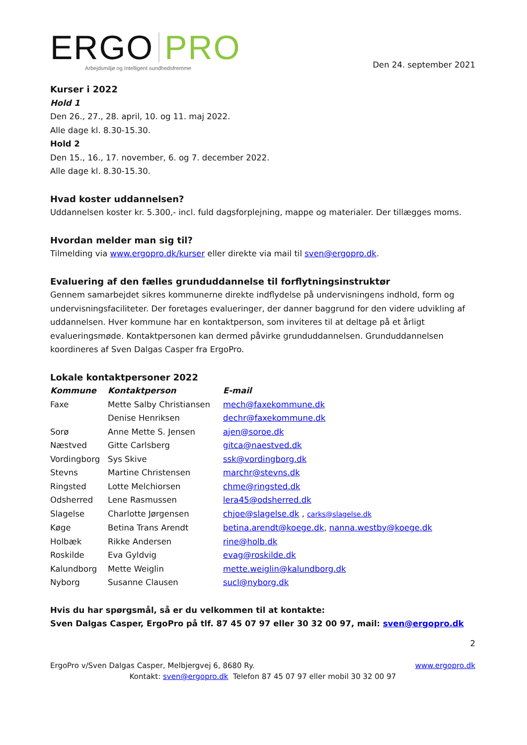ERGO PRO
Arbejdsmiljø og Intelligent sundhedsfremme
Den 24. september 2021
Kurser i 2022
Hold 1
Den 26., 27., 28. april, 10. og 11. maj 2022.
Alle dage kl. 8.30-15.30.
Hold 2
Den 15., 16., 17. november, 6. og 7. december 2022.
Alle dage kl. 8.30-15.30.
Hvad koster uddannelsen?
Uddannelsen koster kr. 5.300,- incl. fuld dagsforplejning, mappe og materialer. Der tillægges moms.
Hvordan melder man sig til?
Tilmelding via www.ergopro.dk/kurser eller direkte via mail til sven@ergopro.dk.
Evaluering af den fælles grunduddannelse til forflytningsinstruktør
Gennem samarbejdet sikres kommunerne direkte indflydelse på undervisningens indhold, form og undervisningsfaciliteter. Der foretages evalueringer, der danner baggrund for den videre udvikling af uddannelsen. Hver kommune har en kontaktperson, som inviteres til at deltage på et årligt evalueringsmøde. Kontaktpersonen kan dermed påvirke grunduddannelsen. Grunduddannelsen koordineres af Sven Dalgas Casper fra ErgoPro.
Lokale kontaktpersoner 2022
| Kommune | Kontaktperson | E-mail |
| --- | --- | --- |
| Faxe | Mette Salby Christiansen | mech@faxekommune.dk |
| | Denise Henriksen | dechr@faxekommune.dk |
| Sorø | Anne Mette S. Jensen | ajen@soroe.dk |
| Næstved | Gitte Carlsberg | gitca@naestved.dk |
| Vordingborg | Sys Skive | ssk@vordingborg.dk |
| Stevns | Martine Christensen | marchr@stevns.dk |
| Ringsted | Lotte Melchiorsen | chme@ringsted.dk |
| Odsherred | Lene Rasmussen | lera45@odsherred.dk |
| Slagelse | Charlotte Jørgensen | chjoe@slagelse.dk , carks@slagelse.dk |
| Køge | Betina Trans Arendt | betina.arendt@koege.dk , nanna.westby@koege.dk |
| Holbæk | Rikke Andersen | rine@holb.dk |
| Roskilde | Eva Gyldvig | evag@roskilde.dk |
| Kalundborg | Mette Weiglin | mette.weiglin@kalundborg.dk |
| Nyborg | Susanne Clausen | sucl@nyborg.dk |
Hvis du har spørgsmål, så er du velkommen til at kontakte:
Sven Dalgas Casper, ErgoPro på tlf. 87 45 07 97 eller 30 32 00 97, mail: sven@ergopro.dk
2
ErgoPro v/Sven Dalgas Casper, Melbjergvej 6, 8680 Ry. www.ergopro.dk
Kontakt: sven@ergopro.dk Telefon 87 45 07 97 eller mobil 30 32 00 97